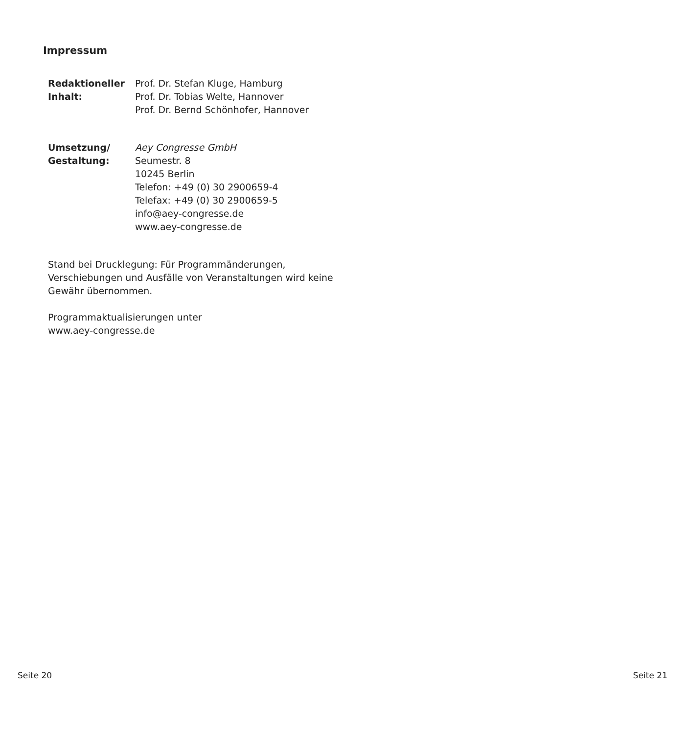Impressum
Redaktioneller
Inhalt:
Prof. Dr. Stefan Kluge, Hamburg
Prof. Dr. Tobias Welte, Hannover
Prof. Dr. Bernd Schönhofer, Hannover
Umsetzung/
Gestaltung:
Aey Congresse GmbH
Seumestr. 8
10245 Berlin
Telefon: +49 (0) 30 2900659-4
Telefax: +49 (0) 30 2900659-5
info@aey-congresse.de
www.aey-congresse.de
Stand bei Drucklegung: Für Programmänderungen, Verschiebungen und Ausfälle von Veranstaltungen wird keine Gewähr übernommen.
Programmaktualisierungen unter
www.aey-congresse.de
Seite 20 Seite 21